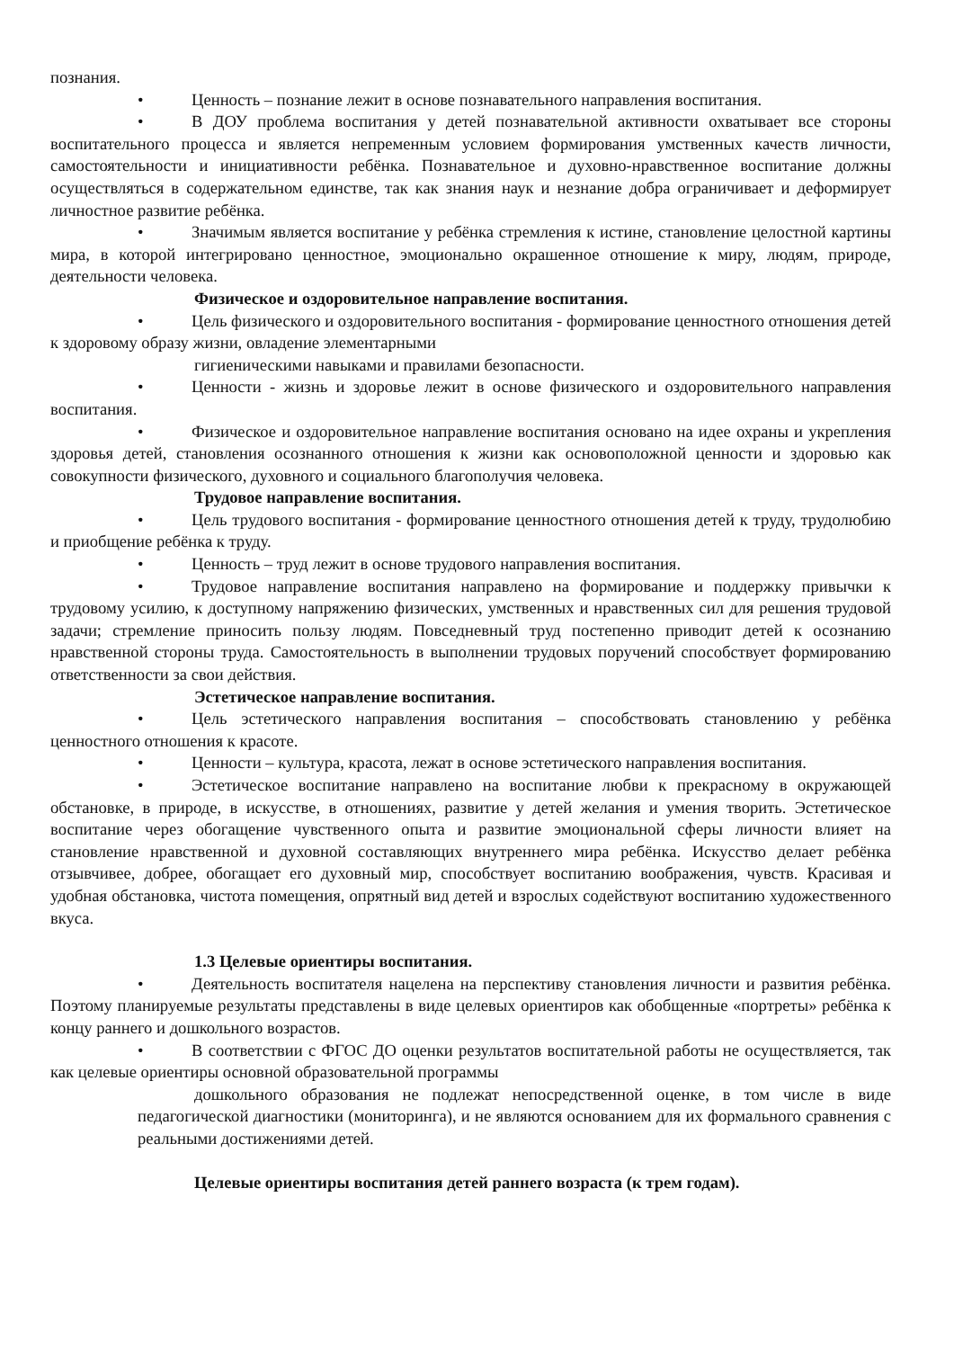познания.
• Ценность – познание лежит в основе познавательного направления воспитания.
• В ДОУ проблема воспитания у детей познавательной активности охватывает все стороны воспитательного процесса и является непременным условием формирования умственных качеств личности, самостоятельности и инициативности ребёнка. Познавательное и духовно-нравственное воспитание должны осуществляться в содержательном единстве, так как знания наук и незнание добра ограничивает и деформирует личностное развитие ребёнка.
• Значимым является воспитание у ребёнка стремления к истине, становление целостной картины мира, в которой интегрировано ценностное, эмоционально окрашенное отношение к миру, людям, природе, деятельности человека.
Физическое и оздоровительное направление воспитания.
• Цель физического и оздоровительного воспитания - формирование ценностного отношения детей к здоровому образу жизни, овладение элементарными
гигиеническими навыками и правилами безопасности.
• Ценности - жизнь и здоровье лежит в основе физического и оздоровительного направления воспитания.
• Физическое и оздоровительное направление воспитания основано на идее охраны и укрепления здоровья детей, становления осознанного отношения к жизни как основоположной ценности и здоровью как совокупности физического, духовного и социального благополучия человека.
Трудовое направление воспитания.
• Цель трудового воспитания - формирование ценностного отношения детей к труду, трудолюбию и приобщение ребёнка к труду.
• Ценность – труд лежит в основе трудового направления воспитания.
• Трудовое направление воспитания направлено на формирование и поддержку привычки к трудовому усилию, к доступному напряжению физических, умственных и нравственных сил для решения трудовой задачи; стремление приносить пользу людям. Повседневный труд постепенно приводит детей к осознанию нравственной стороны труда. Самостоятельность в выполнении трудовых поручений способствует формированию ответственности за свои действия.
Эстетическое направление воспитания.
• Цель эстетического направления воспитания – способствовать становлению у ребёнка ценностного отношения к красоте.
• Ценности – культура, красота, лежат в основе эстетического направления воспитания.
• Эстетическое воспитание направлено на воспитание любви к прекрасному в окружающей обстановке, в природе, в искусстве, в отношениях, развитие у детей желания и умения творить. Эстетическое воспитание через обогащение чувственного опыта и развитие эмоциональной сферы личности влияет на становление нравственной и духовной составляющих внутреннего мира ребёнка. Искусство делает ребёнка отзывчивее, добрее, обогащает его духовный мир, способствует воспитанию воображения, чувств. Красивая и удобная обстановка, чистота помещения, опрятный вид детей и взрослых содействуют воспитанию художественного вкуса.
1.3 Целевые ориентиры воспитания.
• Деятельность воспитателя нацелена на перспективу становления личности и развития ребёнка. Поэтому планируемые результаты представлены в виде целевых ориентиров как обобщенные «портреты» ребёнка к концу раннего и дошкольного возрастов.
• В соответствии с ФГОС ДО оценки результатов воспитательной работы не осуществляется, так как целевые ориентиры основной образовательной программы
дошкольного образования не подлежат непосредственной оценке, в том числе в виде педагогической диагностики (мониторинга), и не являются основанием для их формального сравнения с реальными достижениями детей.
Целевые ориентиры воспитания детей раннего возраста (к трем годам).